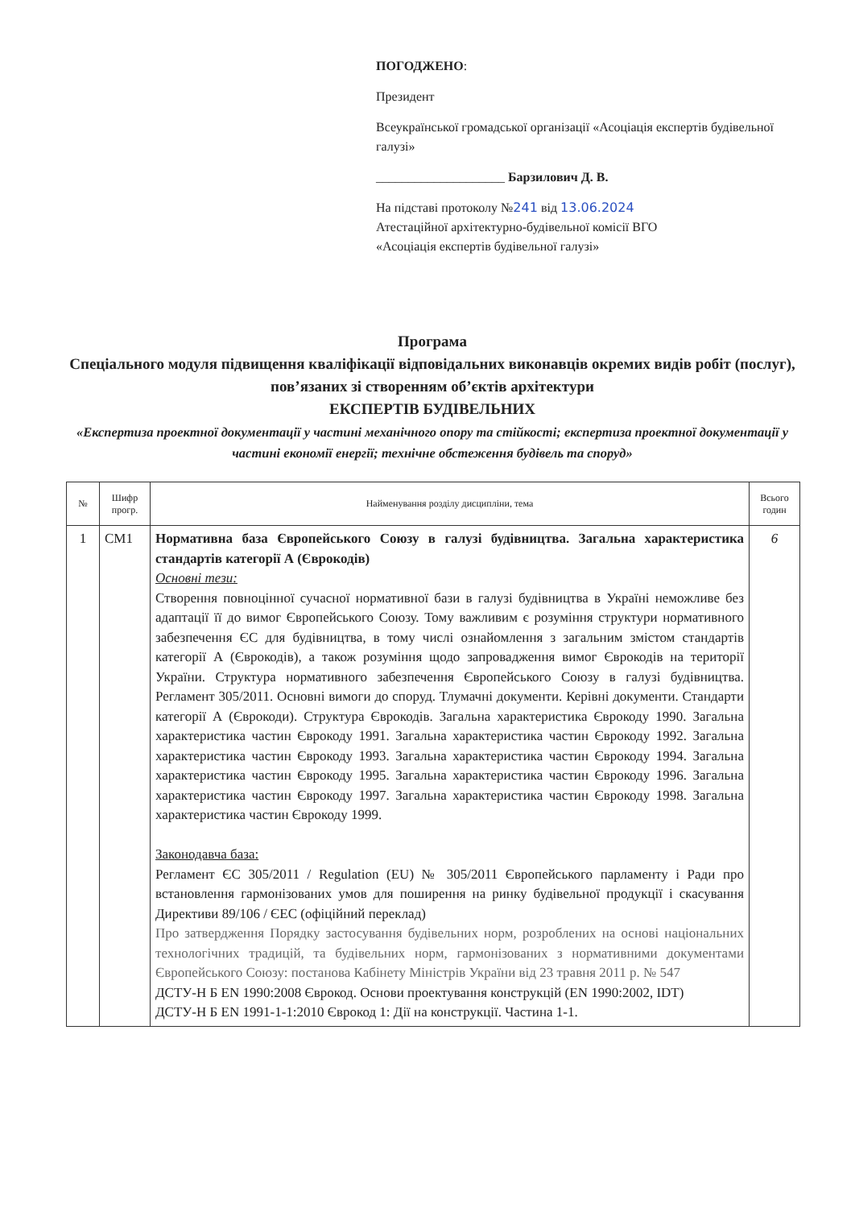ПОГОДЖЕНО:
Президент
Всеукраїнської громадської організації «Асоціація експертів будівельної галузі»
____________________ Барзилович Д. В.
На підставі протоколу №241 від 13.06.2024
Атестаційної архітектурно-будівельної комісії ВГО
«Асоціація експертів будівельної галузі»
Програма
Спеціального модуля підвищення кваліфікації відповідальних виконавців окремих видів робіт (послуг), пов’язаних зі створенням об’єктів архітектури
ЕКСПЕРТІВ БУДІВЕЛЬНИХ
«Експертиза проектної документації у частині механічного опору та стійкості; експертиза проектної документації у частині економії енергії; технічне обстеження будівель та споруд»
| № | Шифр прогр. | Найменування розділу дисципліни, тема | Всього годин |
| --- | --- | --- | --- |
| 1 | СМ1 | Нормативна база Європейського Союзу в галузі будівництва. Загальна характеристика стандартів категорії А (Єврокодів) Основні тези: Створення повноцінної сучасної нормативної бази в галузі будівництва в Україні неможливе без адаптації її до вимог Європейського Союзу. Тому важливим є розуміння структури нормативного забезпечення ЄС для будівництва, в тому числі ознайомлення з загальним змістом стандартів категорії А (Єврокодів), а також розуміння щодо запровадження вимог Єврокодів на території України. Структура нормативного забезпечення Європейського Союзу в галузі будівництва. Регламент 305/2011. Основні вимоги до споруд. Тлумачні документи. Керівні документи. Стандарти категорії А (Єврокоди). Структура Єврокодів. Загальна характеристика Єврокоду 1990. Загальна характеристика частин Єврокоду 1991. Загальна характеристика частин Єврокоду 1992. Загальна характеристика частин Єврокоду 1993. Загальна характеристика частин Єврокоду 1994. Загальна характеристика частин Єврокоду 1995. Загальна характеристика частин Єврокоду 1996. Загальна характеристика частин Єврокоду 1997. Загальна характеристика частин Єврокоду 1998. Загальна характеристика частин Єврокоду 1999. Законодавча база: Регламент ЄС 305/2011 / Regulation (EU) № 305/2011 Європейського парламенту і Ради про встановлення гармонізованих умов для поширення на ринку будівельної продукції і скасування Директиви 89/106 / ЄЕС (офіційний переклад) Про затвердження Порядку застосування будівельних норм, розроблених на основі національних технологічних традицій, та будівельних норм, гармонізованих з нормативними документами Європейського Союзу: постанова Кабінету Міністрів України від 23 травня 2011 р. № 547 ДСТУ-Н Б EN 1990:2008 Єврокод. Основи проектування конструкцій (EN 1990:2002, IDT) ДСТУ-Н Б EN 1991-1-1:2010 Єврокод 1: Дії на конструкції. Частина 1-1. | 6 |